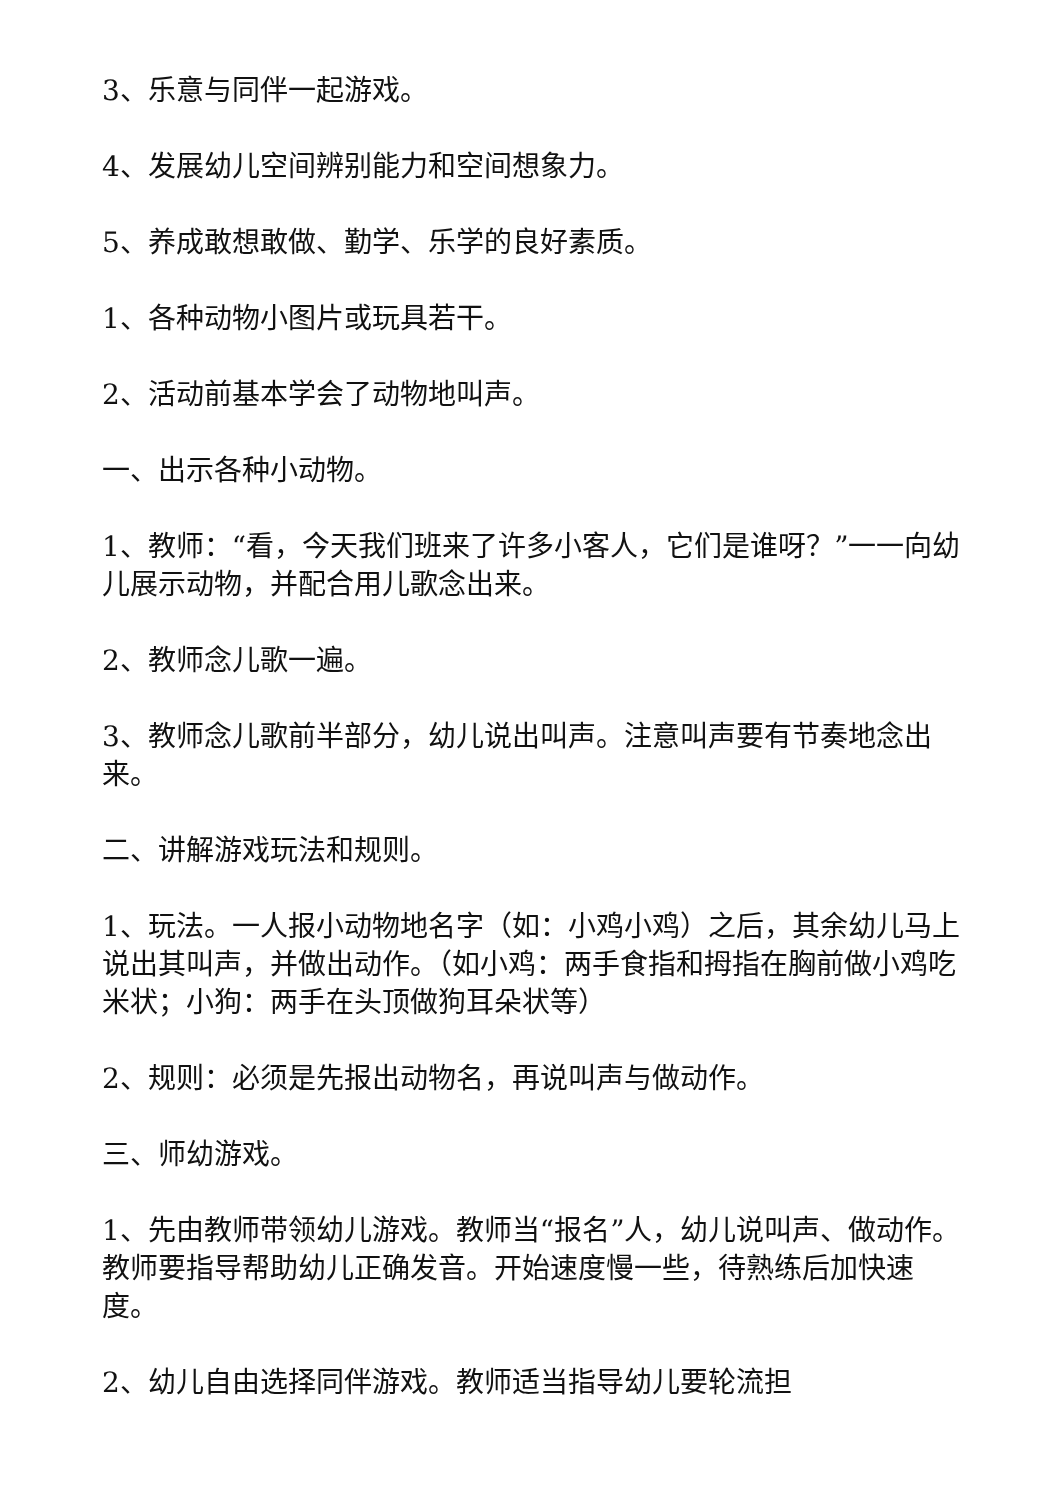3、乐意与同伴一起游戏。
4、发展幼儿空间辨别能力和空间想象力。
5、养成敢想敢做、勤学、乐学的良好素质。
1、各种动物小图片或玩具若干。
2、活动前基本学会了动物地叫声。
一、出示各种小动物。
1、教师：“看，今天我们班来了许多小客人，它们是谁呀？”一一向幼儿展示动物，并配合用儿歌念出来。
2、教师念儿歌一遍。
3、教师念儿歌前半部分，幼儿说出叫声。注意叫声要有节奏地念出来。
二、讲解游戏玩法和规则。
1、玩法。一人报小动物地名字（如：小鸡小鸡）之后，其余幼儿马上说出其叫声，并做出动作。（如小鸡：两手食指和拇指在胸前做小鸡吃米状；小狗：两手在头顶做狗耳朵状等）
2、规则：必须是先报出动物名，再说叫声与做动作。
三、师幼游戏。
1、先由教师带领幼儿游戏。教师当“报名”人，幼儿说叫声、做动作。教师要指导帮助幼儿正确发音。开始速度慢一些，待熟练后加快速度。
2、幼儿自由选择同伴游戏。教师适当指导幼儿要轮流担